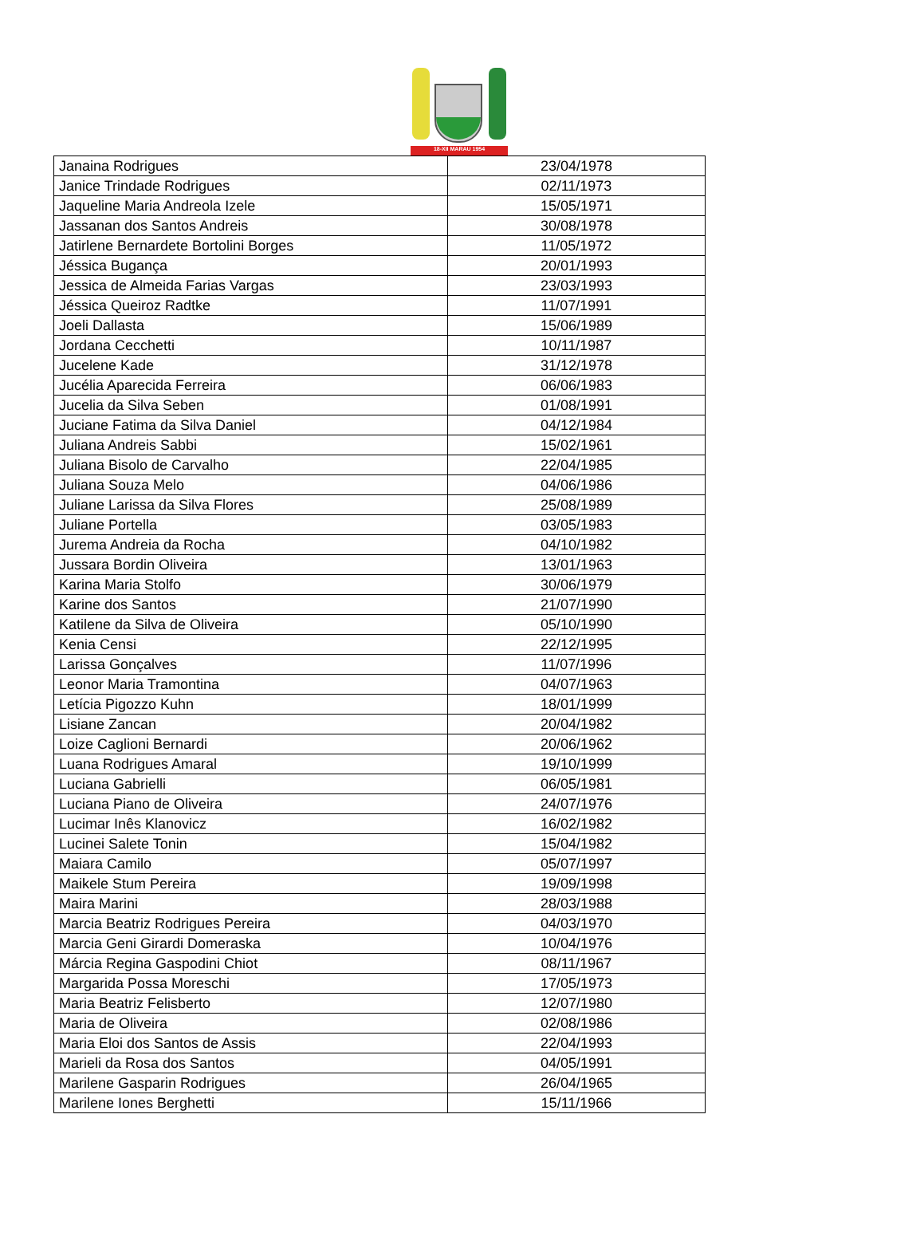18-XII MARAU 1954
| Janaina Rodrigues | 23/04/1978 |
| Janice Trindade Rodrigues | 02/11/1973 |
| Jaqueline Maria Andreola Izele | 15/05/1971 |
| Jassanan dos Santos Andreis | 30/08/1978 |
| Jatirlene Bernardete Bortolini Borges | 11/05/1972 |
| Jéssica Bugança | 20/01/1993 |
| Jessica de Almeida Farias Vargas | 23/03/1993 |
| Jéssica Queiroz Radtke | 11/07/1991 |
| Joeli Dallasta | 15/06/1989 |
| Jordana Cecchetti | 10/11/1987 |
| Jucelene Kade | 31/12/1978 |
| Jucélia Aparecida Ferreira | 06/06/1983 |
| Jucelia da Silva Seben | 01/08/1991 |
| Juciane Fatima da Silva Daniel | 04/12/1984 |
| Juliana Andreis Sabbi | 15/02/1961 |
| Juliana Bisolo de Carvalho | 22/04/1985 |
| Juliana Souza Melo | 04/06/1986 |
| Juliane Larissa da Silva Flores | 25/08/1989 |
| Juliane Portella | 03/05/1983 |
| Jurema Andreia da Rocha | 04/10/1982 |
| Jussara Bordin Oliveira | 13/01/1963 |
| Karina Maria Stolfo | 30/06/1979 |
| Karine dos Santos | 21/07/1990 |
| Katilene da Silva de Oliveira | 05/10/1990 |
| Kenia Censi | 22/12/1995 |
| Larissa Gonçalves | 11/07/1996 |
| Leonor Maria Tramontina | 04/07/1963 |
| Letícia Pigozzo Kuhn | 18/01/1999 |
| Lisiane Zancan | 20/04/1982 |
| Loize Caglioni Bernardi | 20/06/1962 |
| Luana Rodrigues Amaral | 19/10/1999 |
| Luciana Gabrielli | 06/05/1981 |
| Luciana Piano de Oliveira | 24/07/1976 |
| Lucimar Inês Klanovicz | 16/02/1982 |
| Lucinei Salete Tonin | 15/04/1982 |
| Maiara Camilo | 05/07/1997 |
| Maikele Stum Pereira | 19/09/1998 |
| Maira Marini | 28/03/1988 |
| Marcia Beatriz Rodrigues Pereira | 04/03/1970 |
| Marcia Geni Girardi Domeraska | 10/04/1976 |
| Márcia Regina Gaspodini Chiot | 08/11/1967 |
| Margarida Possa Moreschi | 17/05/1973 |
| Maria Beatriz Felisberto | 12/07/1980 |
| Maria de Oliveira | 02/08/1986 |
| Maria Eloi dos Santos de Assis | 22/04/1993 |
| Marieli da Rosa dos Santos | 04/05/1991 |
| Marilene Gasparin Rodrigues | 26/04/1965 |
| Marilene Iones Berghetti | 15/11/1966 |